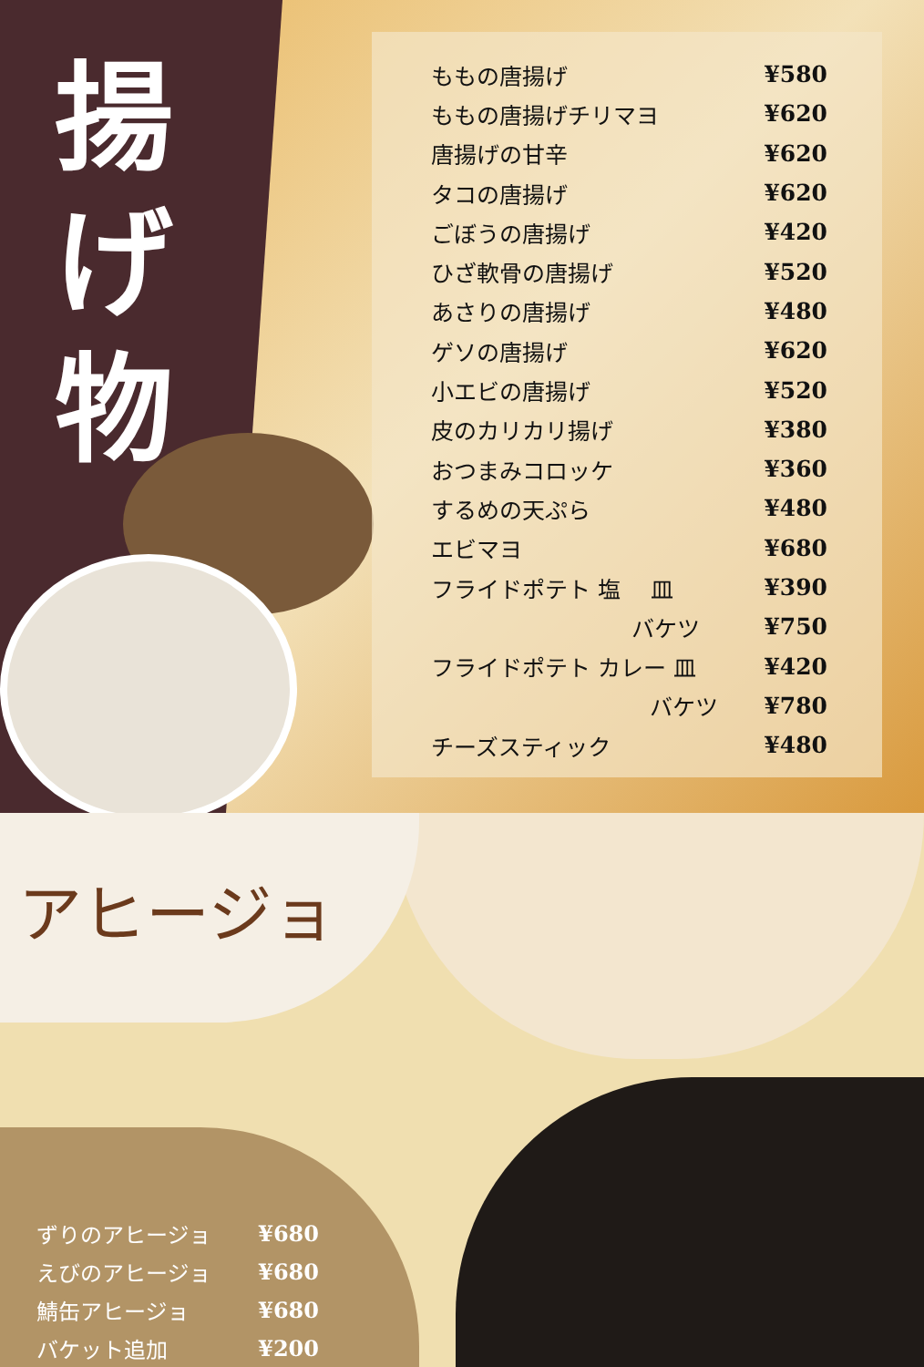揚げ物
| ももの唐揚げ | ¥580 |
| ももの唐揚げチリマヨ | ¥620 |
| 唐揚げの甘辛 | ¥620 |
| タコの唐揚げ | ¥620 |
| ごぼうの唐揚げ | ¥420 |
| ひざ軟骨の唐揚げ | ¥520 |
| あさりの唐揚げ | ¥480 |
| ゲソの唐揚げ | ¥620 |
| 小エビの唐揚げ | ¥520 |
| 皮のカリカリ揚げ | ¥380 |
| おつまみコロッケ | ¥360 |
| するめの天ぷら | ¥480 |
| エビマヨ | ¥680 |
| フライドポテト 塩 皿 | ¥390 |
| バケツ | ¥750 |
| フライドポテト カレー 皿 | ¥420 |
| バケツ | ¥780 |
| チーズスティック | ¥480 |
アヒージョ
| ずりのアヒージョ | ¥680 |
| えびのアヒージョ | ¥680 |
| 鯖缶アヒージョ | ¥680 |
| バケット追加 | ¥200 |